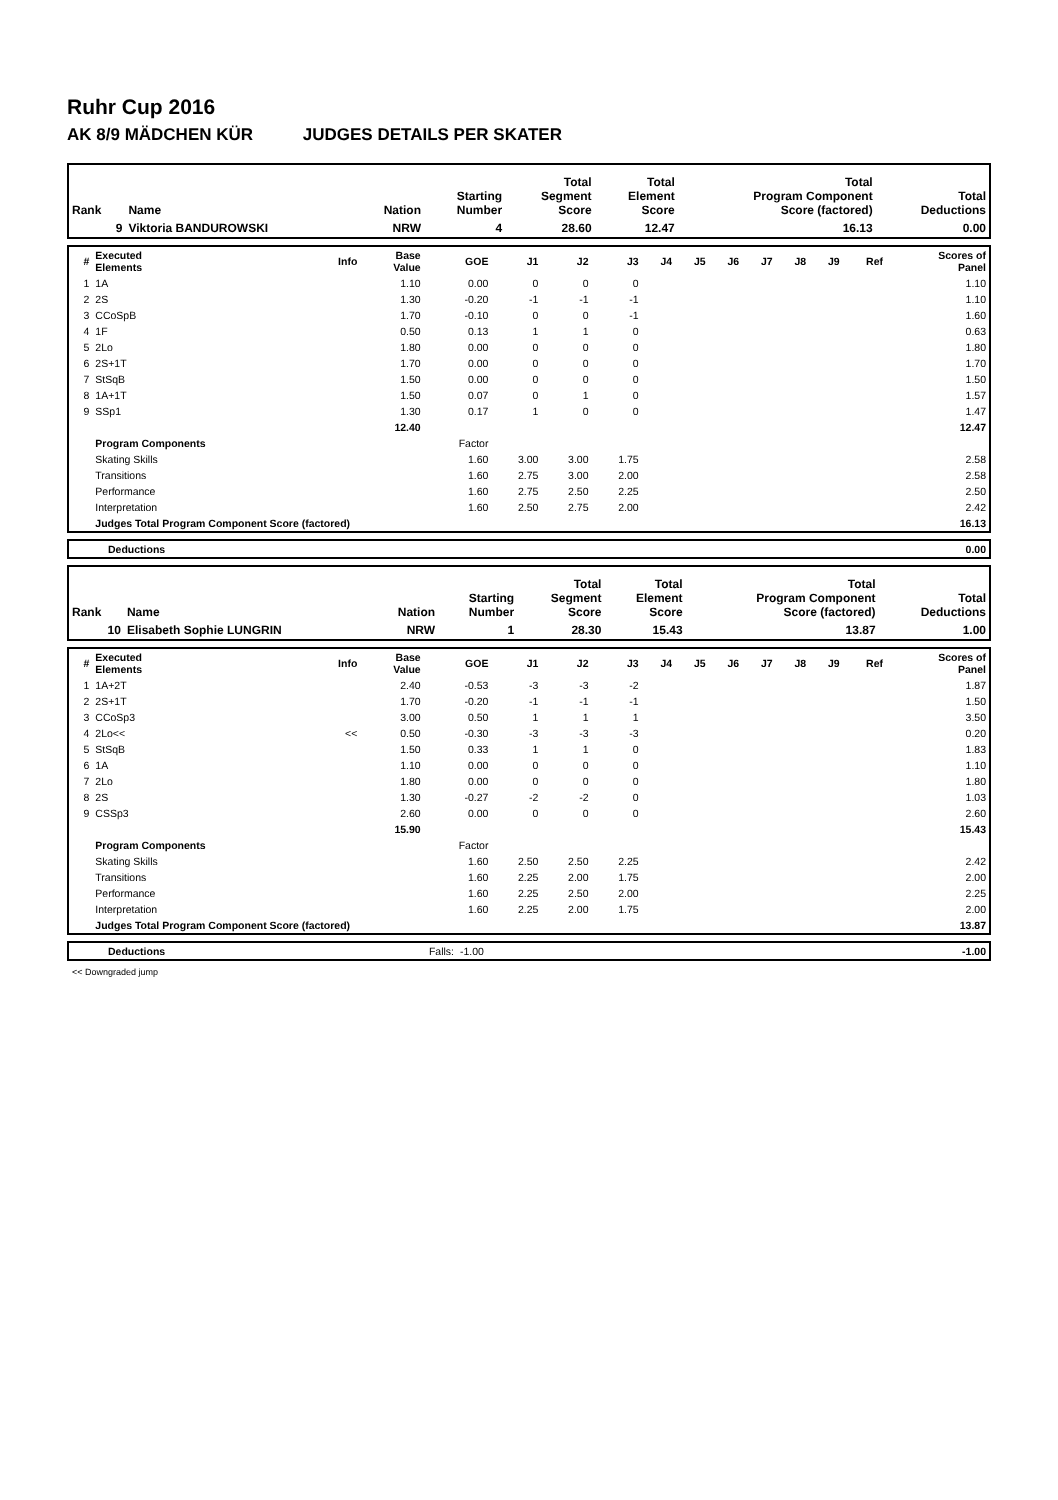Ruhr Cup 2016
AK 8/9 MÄDCHEN KÜR JUDGES DETAILS PER SKATER
| Rank | Name | Nation | Starting Number | Total Segment Score | Total Element Score | Total Program Component Score (factored) | Total Deductions |
| --- | --- | --- | --- | --- | --- | --- | --- |
| 9 | Viktoria BANDUROWSKI | NRW | 4 | 28.60 | 12.47 | 16.13 | 0.00 |
| # | Executed Elements | Info | Base Value | GOE | J1 | J2 | J3 | J4 | J5 | J6 | J7 | J8 | J9 | Ref | Scores of Panel |
| --- | --- | --- | --- | --- | --- | --- | --- | --- | --- | --- | --- | --- | --- | --- | --- |
| 1 | 1A | | 1.10 | 0.00 | 0 | 0 | 0 | | | | | | | | 1.10 |
| 2 | 2S | | 1.30 | -0.20 | -1 | -1 | -1 | | | | | | | | 1.10 |
| 3 | CCoSpB | | 1.70 | -0.10 | 0 | 0 | -1 | | | | | | | | 1.60 |
| 4 | 1F | | 0.50 | 0.13 | 1 | 1 | 0 | | | | | | | | 0.63 |
| 5 | 2Lo | | 1.80 | 0.00 | 0 | 0 | 0 | | | | | | | | 1.80 |
| 6 | 2S+1T | | 1.70 | 0.00 | 0 | 0 | 0 | | | | | | | | 1.70 |
| 7 | StSqB | | 1.50 | 0.00 | 0 | 0 | 0 | | | | | | | | 1.50 |
| 8 | 1A+1T | | 1.50 | 0.07 | 0 | 1 | 0 | | | | | | | | 1.57 |
| 9 | SSp1 | | 1.30 | 0.17 | 1 | 0 | 0 | | | | | | | | 1.47 |
| | | | 12.40 | | | | | | | | | | | | 12.47 |
| | Program Components | | | Factor | | | | | | | | | | | |
| | Skating Skills | | | 1.60 | 3.00 | 3.00 | 1.75 | | | | | | | | 2.58 |
| | Transitions | | | 1.60 | 2.75 | 3.00 | 2.00 | | | | | | | | 2.58 |
| | Performance | | | 1.60 | 2.75 | 2.50 | 2.25 | | | | | | | | 2.50 |
| | Interpretation | | | 1.60 | 2.50 | 2.75 | 2.00 | | | | | | | | 2.42 |
| | Judges Total Program Component Score (factored) | | | | | | | | | | | | | | 16.13 |
| | Deductions | 0.00 |
| Rank | Name | Nation | Starting Number | Total Segment Score | Total Element Score | Total Program Component Score (factored) | Total Deductions |
| --- | --- | --- | --- | --- | --- | --- | --- |
| 10 | Elisabeth Sophie LUNGRIN | NRW | 1 | 28.30 | 15.43 | 13.87 | 1.00 |
| # | Executed Elements | Info | Base Value | GOE | J1 | J2 | J3 | J4 | J5 | J6 | J7 | J8 | J9 | Ref | Scores of Panel |
| --- | --- | --- | --- | --- | --- | --- | --- | --- | --- | --- | --- | --- | --- | --- | --- |
| 1 | 1A+2T | | 2.40 | -0.53 | -3 | -3 | -2 | | | | | | | | 1.87 |
| 2 | 2S+1T | | 1.70 | -0.20 | -1 | -1 | -1 | | | | | | | | 1.50 |
| 3 | CCoSp3 | | 3.00 | 0.50 | 1 | 1 | 1 | | | | | | | | 3.50 |
| 4 | 2Lo<< | << | 0.50 | -0.30 | -3 | -3 | -3 | | | | | | | | 0.20 |
| 5 | StSqB | | 1.50 | 0.33 | 1 | 1 | 0 | | | | | | | | 1.83 |
| 6 | 1A | | 1.10 | 0.00 | 0 | 0 | 0 | | | | | | | | 1.10 |
| 7 | 2Lo | | 1.80 | 0.00 | 0 | 0 | 0 | | | | | | | | 1.80 |
| 8 | 2S | | 1.30 | -0.27 | -2 | -2 | 0 | | | | | | | | 1.03 |
| 9 | CSSp3 | | 2.60 | 0.00 | 0 | 0 | 0 | | | | | | | | 2.60 |
| | | | 15.90 | | | | | | | | | | | | 15.43 |
| | Program Components | | | Factor | | | | | | | | | | | |
| | Skating Skills | | | 1.60 | 2.50 | 2.50 | 2.25 | | | | | | | | 2.42 |
| | Transitions | | | 1.60 | 2.25 | 2.00 | 1.75 | | | | | | | | 2.00 |
| | Performance | | | 1.60 | 2.25 | 2.50 | 2.00 | | | | | | | | 2.25 |
| | Interpretation | | | 1.60 | 2.25 | 2.00 | 1.75 | | | | | | | | 2.00 |
| | Judges Total Program Component Score (factored) | | | | | | | | | | | | | | 13.87 |
| | Deductions | Falls: | -1.00 | -1.00 |
<< Downgraded jump